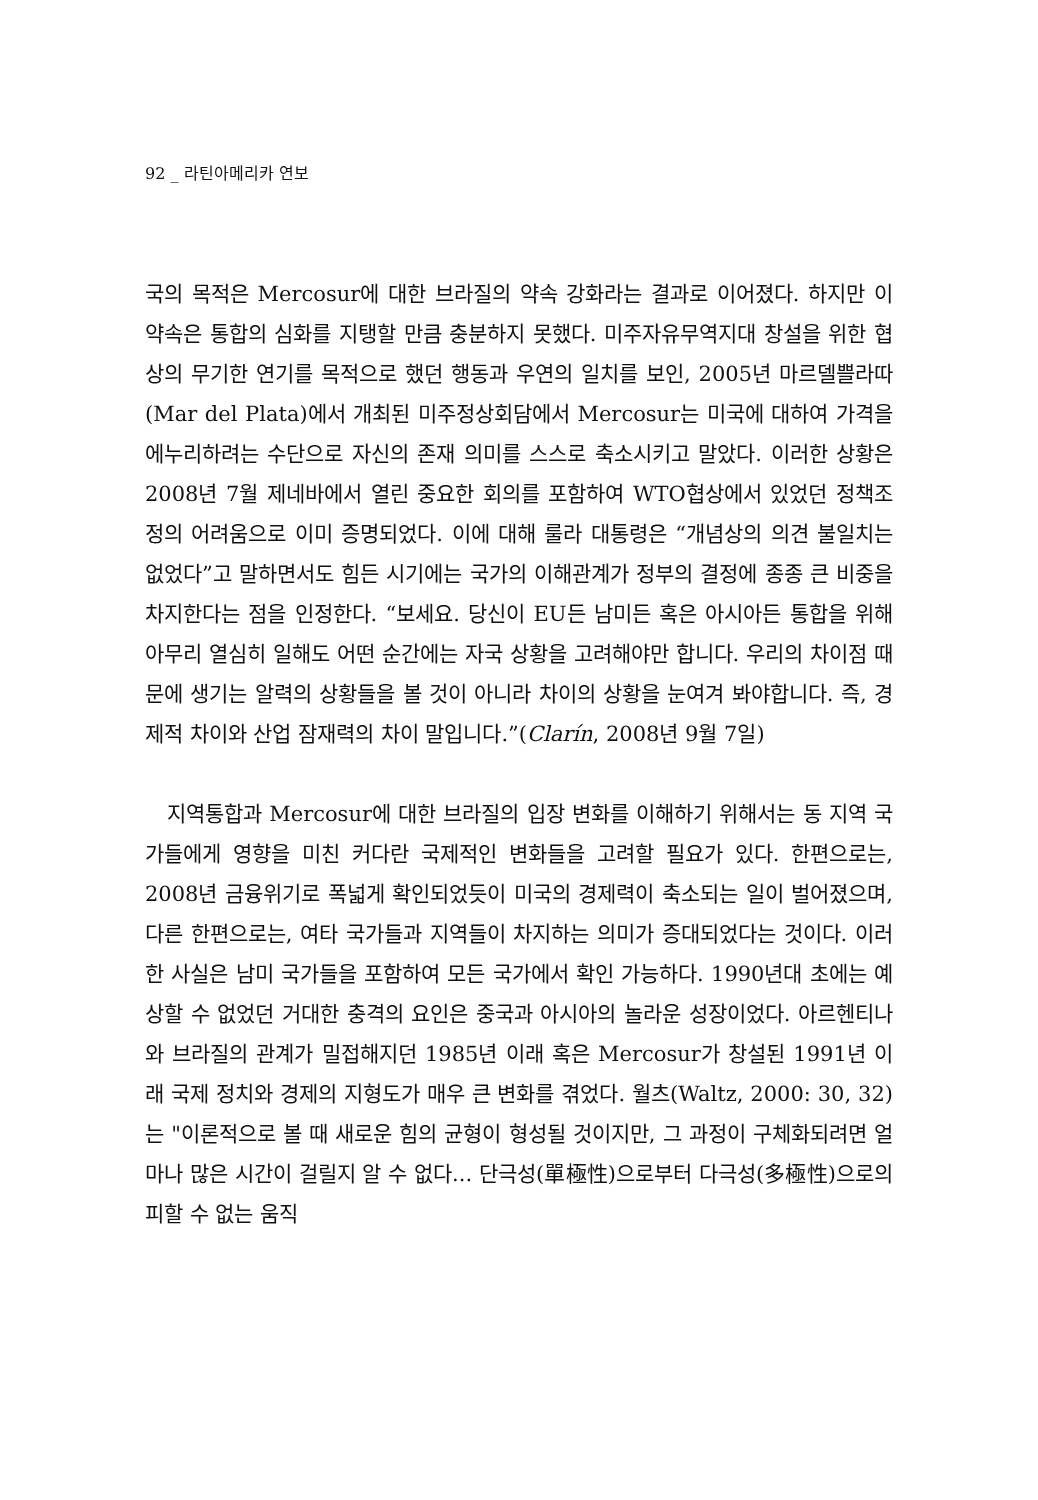92 _ 라틴아메리카 연보
국의 목적은 Mercosur에 대한 브라질의 약속 강화라는 결과로 이어졌다. 하지만 이 약속은 통합의 심화를 지탱할 만큼 충분하지 못했다. 미주자유무역지대 창설을 위한 협상의 무기한 연기를 목적으로 했던 행동과 우연의 일치를 보인, 2005년 마르델쁠라따(Mar del Plata)에서 개최된 미주정상회담에서 Mercosur는 미국에 대하여 가격을 에누리하려는 수단으로 자신의 존재 의미를 스스로 축소시키고 말았다. 이러한 상황은 2008년 7월 제네바에서 열린 중요한 회의를 포함하여 WTO협상에서 있었던 정책조정의 어려움으로 이미 증명되었다. 이에 대해 룰라 대통령은 “개념상의 의견 불일치는 없었다”고 말하면서도 힘든 시기에는 국가의 이해관계가 정부의 결정에 종종 큰 비중을 차지한다는 점을 인정한다. “보세요. 당신이 EU든 남미든 혹은 아시아든 통합을 위해 아무리 열심히 일해도 어떤 순간에는 자국 상황을 고려해야만 합니다. 우리의 차이점 때문에 생기는 알력의 상황들을 볼 것이 아니라 차이의 상황을 눈여겨 봐야합니다. 즉, 경제적 차이와 산업 잠재력의 차이 말입니다.”(Clarín, 2008년 9월 7일)
지역통합과 Mercosur에 대한 브라질의 입장 변화를 이해하기 위해서는 동 지역 국가들에게 영향을 미친 커다란 국제적인 변화들을 고려할 필요가 있다. 한편으로는, 2008년 금융위기로 폭넓게 확인되었듯이 미국의 경제력이 축소되는 일이 벌어졌으며, 다른 한편으로는, 여타 국가들과 지역들이 차지하는 의미가 증대되었다는 것이다. 이러한 사실은 남미 국가들을 포함하여 모든 국가에서 확인 가능하다. 1990년대 초에는 예상할 수 없었던 거대한 충격의 요인은 중국과 아시아의 놀라운 성장이었다. 아르헨티나와 브라질의 관계가 밀접해지던 1985년 이래 혹은 Mercosur가 창설된 1991년 이래 국제 정치와 경제의 지형도가 매우 큰 변화를 겪었다. 월츠(Waltz, 2000: 30, 32)는 "이론적으로 볼 때 새로운 힘의 균형이 형성될 것이지만, 그 과정이 구체화되려면 얼마나 많은 시간이 걸릴지 알 수 없다... 단극성(單極性)으로부터 다극성(多極性)으로의 피할 수 없는 움직